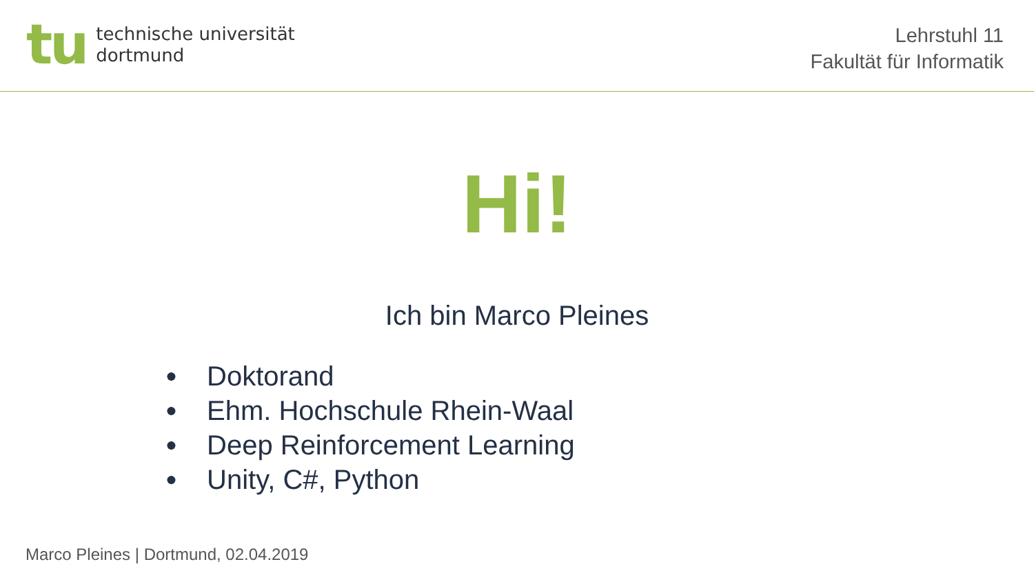tu
technische universität
dortmund
Lehrstuhl 11
Fakultät für Informatik
Hi!
Ich bin Marco Pleines
● Doktorand
● Ehm. Hochschule Rhein-Waal
● Deep Reinforcement Learning
● Unity, C#, Python
Marco Pleines | Dortmund, 02.04.2019